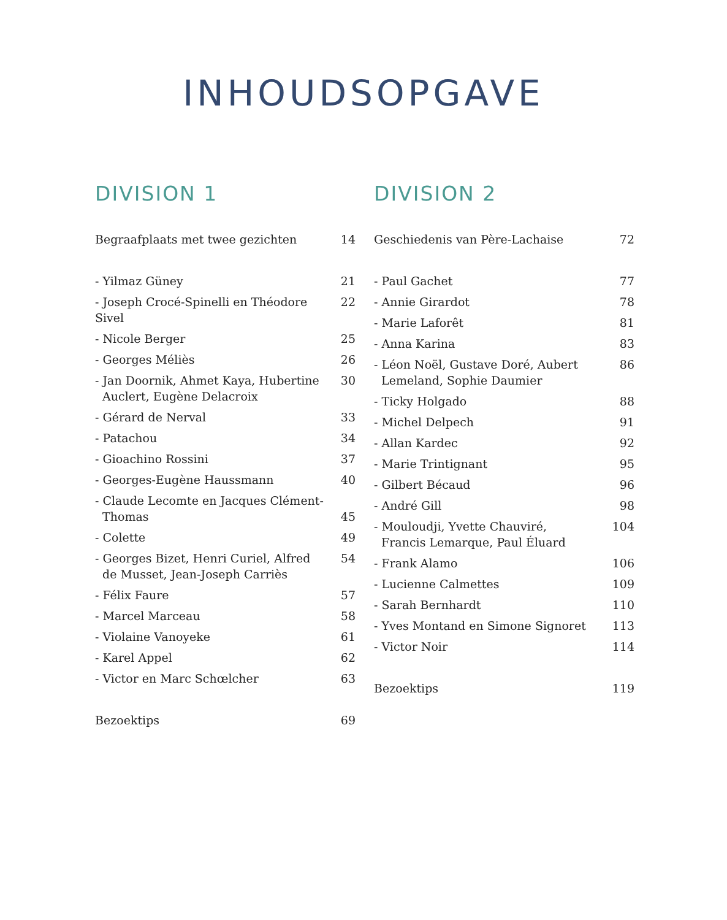INHOUDSOPGAVE
DIVISION 1
| Begraafplaats met twee gezichten | 14 |
| - Yilmaz Güney | 21 |
| - Joseph Crocé-Spinelli en Théodore Sivel | 22 |
| - Nicole Berger | 25 |
| - Georges Méliès | 26 |
| - Jan Doornik, Ahmet Kaya, Hubertine Auclert, Eugène Delacroix | 30 |
| - Gérard de Nerval | 33 |
| - Patachou | 34 |
| - Gioachino Rossini | 37 |
| - Georges-Eugène Haussmann | 40 |
| - Claude Lecomte en Jacques Clément- Thomas | 45 |
| - Colette | 49 |
| - Georges Bizet, Henri Curiel, Alfred de Musset, Jean-Joseph Carriès | 54 |
| - Félix Faure | 57 |
| - Marcel Marceau | 58 |
| - Violaine Vanoyeke | 61 |
| - Karel Appel | 62 |
| - Victor en Marc Schœlcher | 63 |
| Bezoektips | 69 |
DIVISION 2
| Geschiedenis van Père-Lachaise | 72 |
| - Paul Gachet | 77 |
| - Annie Girardot | 78 |
| - Marie Laforêt | 81 |
| - Anna Karina | 83 |
| - Léon Noël, Gustave Doré, Aubert Lemeland, Sophie Daumier | 86 |
| - Ticky Holgado | 88 |
| - Michel Delpech | 91 |
| - Allan Kardec | 92 |
| - Marie Trintignant | 95 |
| - Gilbert Bécaud | 96 |
| - André Gill | 98 |
| - Mouloudji, Yvette Chauviré, Francis Lemarque, Paul Éluard | 104 |
| - Frank Alamo | 106 |
| - Lucienne Calmettes | 109 |
| - Sarah Bernhardt | 110 |
| - Yves Montand en Simone Signoret | 113 |
| - Victor Noir | 114 |
| Bezoektips | 119 |